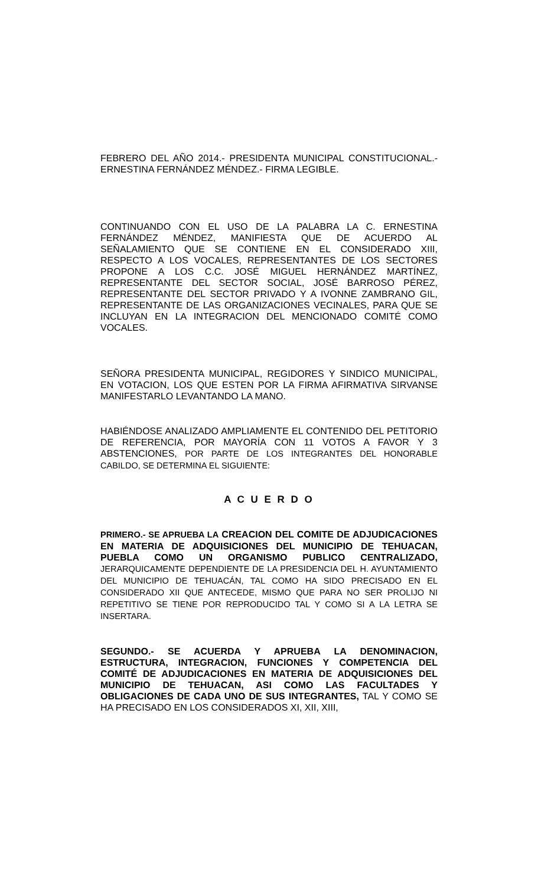FEBRERO DEL AÑO 2014.- PRESIDENTA MUNICIPAL CONSTITUCIONAL.- ERNESTINA FERNÁNDEZ MÉNDEZ.- FIRMA LEGIBLE.
CONTINUANDO CON EL USO DE LA PALABRA LA C. ERNESTINA FERNÁNDEZ MÉNDEZ, MANIFIESTA QUE DE ACUERDO AL SEÑALAMIENTO QUE SE CONTIENE EN EL CONSIDERADO XIII, RESPECTO A LOS VOCALES, REPRESENTANTES DE LOS SECTORES PROPONE A LOS C.C. JOSÉ MIGUEL HERNÁNDEZ MARTÍNEZ, REPRESENTANTE DEL SECTOR SOCIAL, JOSÉ BARROSO PÉREZ, REPRESENTANTE DEL SECTOR PRIVADO Y A IVONNE ZAMBRANO GIL, REPRESENTANTE DE LAS ORGANIZACIONES VECINALES, PARA QUE SE INCLUYAN EN LA INTEGRACION DEL MENCIONADO COMITÉ COMO VOCALES.
SEÑORA PRESIDENTA MUNICIPAL, REGIDORES Y SINDICO MUNICIPAL, EN VOTACION, LOS QUE ESTEN POR LA FIRMA AFIRMATIVA SIRVANSE MANIFESTARLO LEVANTANDO LA MANO.
HABIÉNDOSE ANALIZADO AMPLIAMENTE EL CONTENIDO DEL PETITORIO DE REFERENCIA, POR MAYORÍA CON 11 VOTOS A FAVOR Y 3 ABSTENCIONES, POR PARTE DE LOS INTEGRANTES DEL HONORABLE CABILDO, SE DETERMINA EL SIGUIENTE:
A C U E R D O
PRIMERO.- SE APRUEBA LA CREACION DEL COMITE DE ADJUDICACIONES EN MATERIA DE ADQUISICIONES DEL MUNICIPIO DE TEHUACAN, PUEBLA COMO UN ORGANISMO PUBLICO CENTRALIZADO, JERARQUICAMENTE DEPENDIENTE DE LA PRESIDENCIA DEL H. AYUNTAMIENTO DEL MUNICIPIO DE TEHUACÁN, TAL COMO HA SIDO PRECISADO EN EL CONSIDERADO XII QUE ANTECEDE, MISMO QUE PARA NO SER PROLIJO NI REPETITIVO SE TIENE POR REPRODUCIDO TAL Y COMO SI A LA LETRA SE INSERTARA.
SEGUNDO.- SE ACUERDA Y APRUEBA LA DENOMINACION, ESTRUCTURA, INTEGRACION, FUNCIONES Y COMPETENCIA DEL COMITÉ DE ADJUDICACIONES EN MATERIA DE ADQUISICIONES DEL MUNICIPIO DE TEHUACAN, ASI COMO LAS FACULTADES Y OBLIGACIONES DE CADA UNO DE SUS INTEGRANTES, TAL Y COMO SE HA PRECISADO EN LOS CONSIDERADOS XI, XII, XIII,